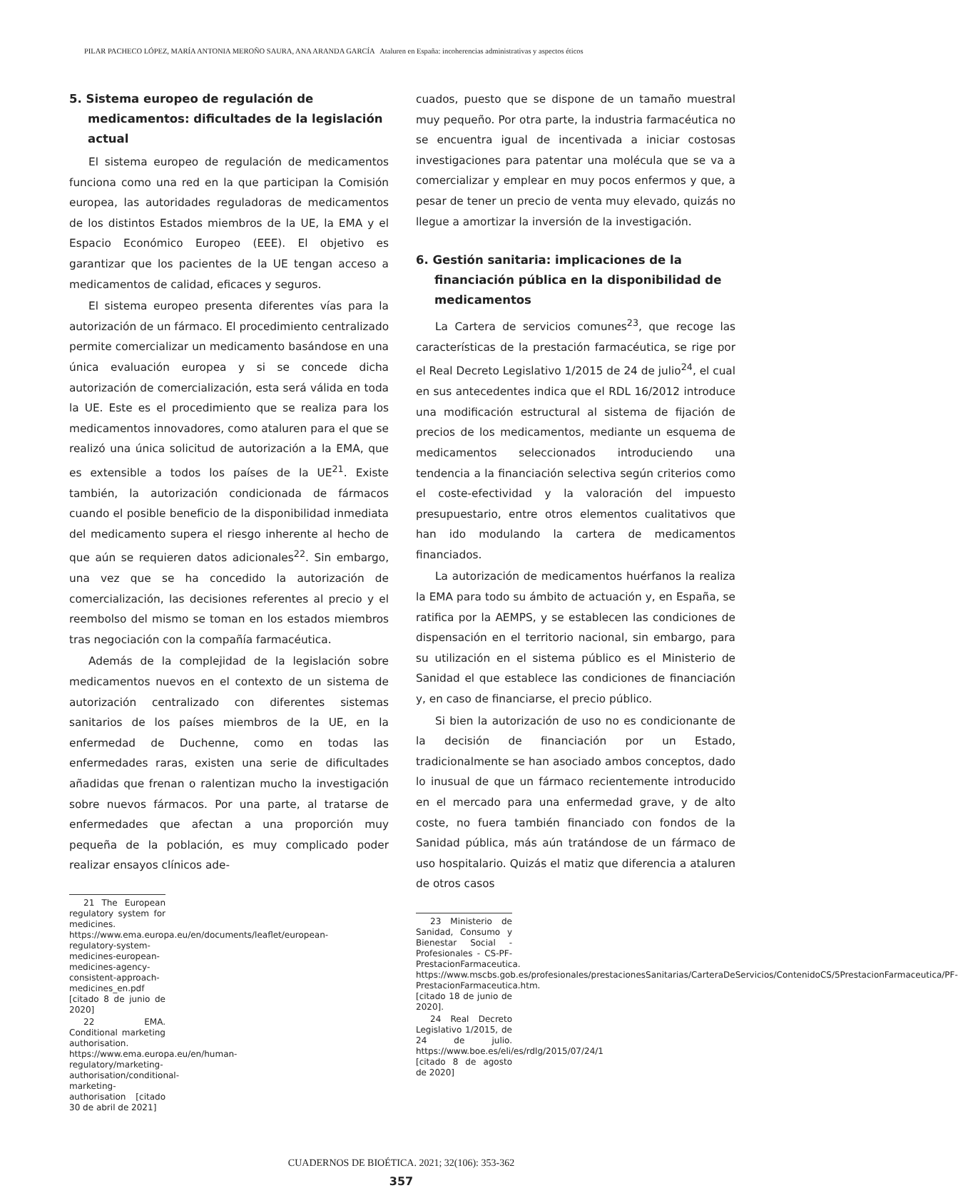PILAR PACHECO LÓPEZ, MARÍA ANTONIA MEROÑO SAURA, ANA ARANDA GARCÍA Ataluren en España: incoherencias administrativas y aspectos éticos
5. Sistema europeo de regulación de medicamentos: dificultades de la legislación actual
El sistema europeo de regulación de medicamentos funciona como una red en la que participan la Comisión europea, las autoridades reguladoras de medicamentos de los distintos Estados miembros de la UE, la EMA y el Espacio Económico Europeo (EEE). El objetivo es garantizar que los pacientes de la UE tengan acceso a medicamentos de calidad, eficaces y seguros.
El sistema europeo presenta diferentes vías para la autorización de un fármaco. El procedimiento centralizado permite comercializar un medicamento basándose en una única evaluación europea y si se concede dicha autorización de comercialización, esta será válida en toda la UE. Este es el procedimiento que se realiza para los medicamentos innovadores, como ataluren para el que se realizó una única solicitud de autorización a la EMA, que es extensible a todos los países de la UE<sup>21</sup>. Existe también, la autorización condicionada de fármacos cuando el posible beneficio de la disponibilidad inmediata del medicamento supera el riesgo inherente al hecho de que aún se requieren datos adicionales<sup>22</sup>. Sin embargo, una vez que se ha concedido la autorización de comercialización, las decisiones referentes al precio y el reembolso del mismo se toman en los estados miembros tras negociación con la compañía farmacéutica.
Además de la complejidad de la legislación sobre medicamentos nuevos en el contexto de un sistema de autorización centralizado con diferentes sistemas sanitarios de los países miembros de la UE, en la enfermedad de Duchenne, como en todas las enfermedades raras, existen una serie de dificultades añadidas que frenan o ralentizan mucho la investigación sobre nuevos fármacos. Por una parte, al tratarse de enfermedades que afectan a una proporción muy pequeña de la población, es muy complicado poder realizar ensayos clínicos ade-
21 The European regulatory system for medicines. https://www.ema.europa.eu/en/documents/leaflet/european-regulatory-system-medicines-european-medicines-agency-consistent-approach-medicines_en.pdf [citado 8 de junio de 2020]
22 EMA. Conditional marketing authorisation. https://www.ema.europa.eu/en/human-regulatory/marketing-authorisation/conditional-marketing-authorisation [citado 30 de abril de 2021]
cuados, puesto que se dispone de un tamaño muestral muy pequeño. Por otra parte, la industria farmacéutica no se encuentra igual de incentivada a iniciar costosas investigaciones para patentar una molécula que se va a comercializar y emplear en muy pocos enfermos y que, a pesar de tener un precio de venta muy elevado, quizás no llegue a amortizar la inversión de la investigación.
6. Gestión sanitaria: implicaciones de la financiación pública en la disponibilidad de medicamentos
La Cartera de servicios comunes<sup>23</sup>, que recoge las características de la prestación farmacéutica, se rige por el Real Decreto Legislativo 1/2015 de 24 de julio<sup>24</sup>, el cual en sus antecedentes indica que el RDL 16/2012 introduce una modificación estructural al sistema de fijación de precios de los medicamentos, mediante un esquema de medicamentos seleccionados introduciendo una tendencia a la financiación selectiva según criterios como el coste-efectividad y la valoración del impuesto presupuestario, entre otros elementos cualitativos que han ido modulando la cartera de medicamentos financiados.
La autorización de medicamentos huérfanos la realiza la EMA para todo su ámbito de actuación y, en España, se ratifica por la AEMPS, y se establecen las condiciones de dispensación en el territorio nacional, sin embargo, para su utilización en el sistema público es el Ministerio de Sanidad el que establece las condiciones de financiación y, en caso de financiarse, el precio público.
Si bien la autorización de uso no es condicionante de la decisión de financiación por un Estado, tradicionalmente se han asociado ambos conceptos, dado lo inusual de que un fármaco recientemente introducido en el mercado para una enfermedad grave, y de alto coste, no fuera también financiado con fondos de la Sanidad pública, más aún tratándose de un fármaco de uso hospitalario. Quizás el matiz que diferencia a ataluren de otros casos
23 Ministerio de Sanidad, Consumo y Bienestar Social - Profesionales - CS-PF-PrestacionFarmaceutica. https://www.mscbs.gob.es/profesionales/prestacionesSanitarias/CarteraDeServicios/ContenidoCS/5PrestacionFarmaceutica/PF-PrestacionFarmaceutica.htm. [citado 18 de junio de 2020].
24 Real Decreto Legislativo 1/2015, de 24 de julio. https://www.boe.es/eli/es/rdlg/2015/07/24/1 [citado 8 de agosto de 2020]
CUADERNOS DE BIOÉTICA. 2021; 32(106): 353-362
357